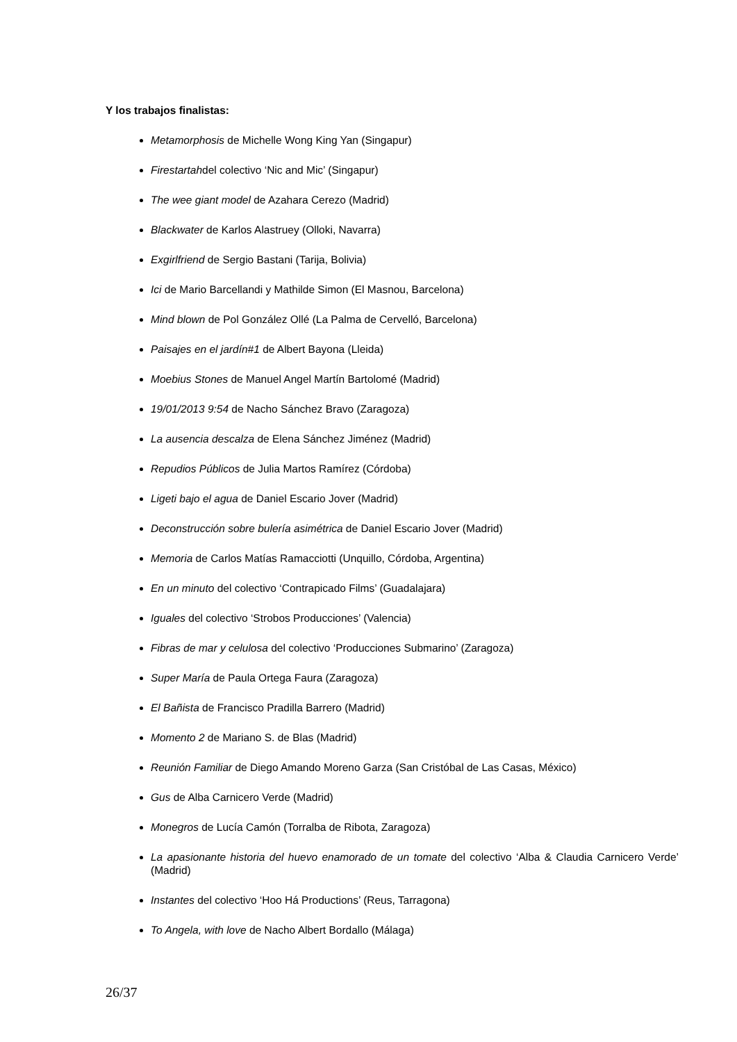Y los trabajos finalistas:
Metamorphosis de Michelle Wong King Yan (Singapur)
Firestartahdel colectivo ‘Nic and Mic’ (Singapur)
The wee giant model de Azahara Cerezo (Madrid)
Blackwater de Karlos Alastruey (Olloki, Navarra)
Exgirlfriend de Sergio Bastani (Tarija, Bolivia)
Ici de Mario Barcellandi y Mathilde Simon (El Masnou, Barcelona)
Mind blown de Pol González Ollé (La Palma de Cervelló, Barcelona)
Paisajes en el jardín#1 de Albert Bayona (Lleida)
Moebius Stones de Manuel Angel Martín Bartolomé (Madrid)
19/01/2013 9:54 de Nacho Sánchez Bravo (Zaragoza)
La ausencia descalza de Elena Sánchez Jiménez (Madrid)
Repudios Públicos de Julia Martos Ramírez (Córdoba)
Ligeti bajo el agua de Daniel Escario Jover (Madrid)
Deconstrucción sobre bulería asimétrica de Daniel Escario Jover (Madrid)
Memoria de Carlos Matías Ramacciotti (Unquillo, Córdoba, Argentina)
En un minuto del colectivo ‘Contrapicado Films’ (Guadalajara)
Iguales del colectivo ‘Strobos Producciones’ (Valencia)
Fibras de mar y celulosa del colectivo ‘Producciones Submarino’ (Zaragoza)
Super María de Paula Ortega Faura (Zaragoza)
El Bañista de Francisco Pradilla Barrero (Madrid)
Momento 2 de Mariano S. de Blas (Madrid)
Reunión Familiar de Diego Amando Moreno Garza (San Cristóbal de Las Casas, México)
Gus de Alba Carnicero Verde (Madrid)
Monegros de Lucía Camón (Torralba de Ribota, Zaragoza)
La apasionante historia del huevo enamorado de un tomate del colectivo ‘Alba & Claudia Carnicero Verde’ (Madrid)
Instantes del colectivo ‘Hoo Há Productions’ (Reus, Tarragona)
To Angela, with love de Nacho Albert Bordallo (Málaga)
26/37